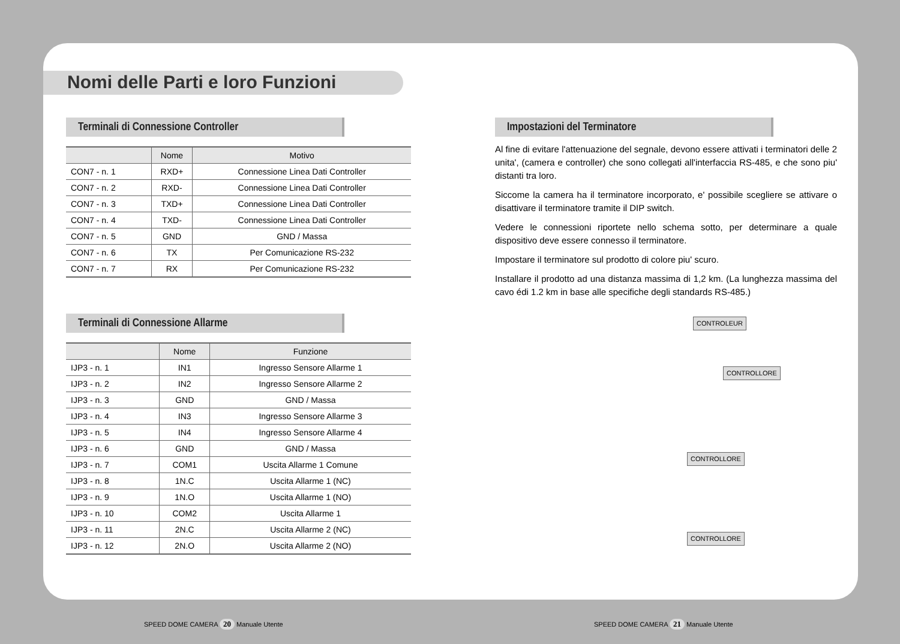Nomi delle Parti e loro Funzioni
Terminali di Connessione Controller
| | Nome | Motivo |
| --- | --- | --- |
| CON7 - n. 1 | RXD+ | Connessione Linea Dati Controller |
| CON7 - n. 2 | RXD- | Connessione Linea Dati Controller |
| CON7 - n. 3 | TXD+ | Connessione Linea Dati Controller |
| CON7 - n. 4 | TXD- | Connessione Linea Dati Controller |
| CON7 - n. 5 | GND | GND / Massa |
| CON7 - n. 6 | TX | Per Comunicazione RS-232 |
| CON7 - n. 7 | RX | Per Comunicazione RS-232 |
Terminali di Connessione Allarme
| | Nome | Funzione |
| --- | --- | --- |
| IJP3 - n. 1 | IN1 | Ingresso Sensore Allarme 1 |
| IJP3 - n. 2 | IN2 | Ingresso Sensore Allarme 2 |
| IJP3 - n. 3 | GND | GND / Massa |
| IJP3 - n. 4 | IN3 | Ingresso Sensore Allarme 3 |
| IJP3 - n. 5 | IN4 | Ingresso Sensore Allarme 4 |
| IJP3 - n. 6 | GND | GND / Massa |
| IJP3 - n. 7 | COM1 | Uscita Allarme 1 Comune |
| IJP3 - n. 8 | 1N.C | Uscita Allarme 1 (NC) |
| IJP3 - n. 9 | 1N.O | Uscita Allarme 1 (NO) |
| IJP3 - n. 10 | COM2 | Uscita Allarme 1 |
| IJP3 - n. 11 | 2N.C | Uscita Allarme 2 (NC) |
| IJP3 - n. 12 | 2N.O | Uscita Allarme 2 (NO) |
Impostazioni del Terminatore
Al fine di evitare l'attenuazione del segnale, devono essere attivati i terminatori delle 2 unita', (camera e controller) che sono collegati all'interfaccia RS-485, e che sono piu' distanti tra loro.
Siccome la camera ha il terminatore incorporato, e' possibile scegliere se attivare o disattivare il terminatore tramite il DIP switch.
Vedere le connessioni riportete nello schema sotto, per determinare a quale dispositivo deve essere connesso il terminatore.
Impostare il terminatore sul prodotto di colore piu' scuro.
Installare il prodotto ad una distanza massima di 1,2 km. (La lunghezza massima del cavo édi 1.2 km in base alle specifiche degli standards RS-485.)
CONTROLEUR
CONTROLLORE
CONTROLLORE
CONTROLLORE
SPEED DOME CAMERA 20 Manuale Utente
SPEED DOME CAMERA 21 Manuale Utente